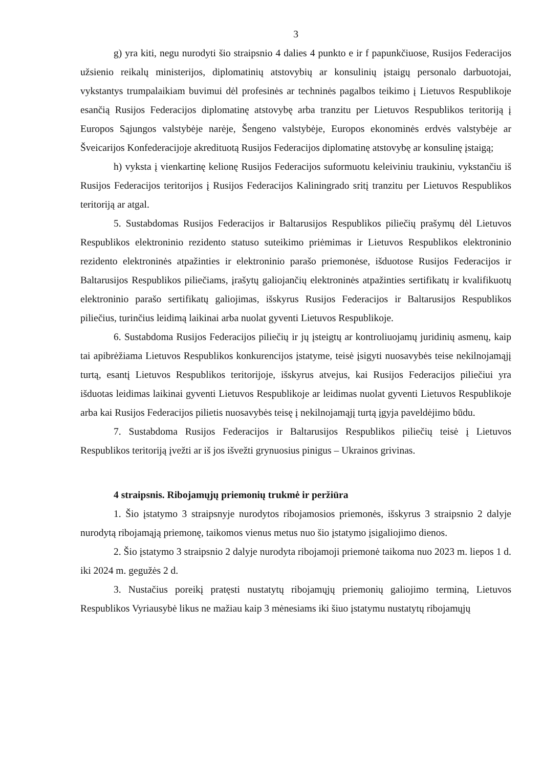3
g) yra kiti, negu nurodyti šio straipsnio 4 dalies 4 punkto e ir f papunkčiuose, Rusijos Federacijos užsienio reikalų ministerijos, diplomatinių atstovybių ar konsulinių įstaigų personalo darbuotojai, vykstantys trumpalaikiam buvimui dėl profesinės ar techninės pagalbos teikimo į Lietuvos Respublikoje esančią Rusijos Federacijos diplomatinę atstovybę arba tranzitu per Lietuvos Respublikos teritoriją į Europos Sąjungos valstybėje narėje, Šengeno valstybėje, Europos ekonominės erdvės valstybėje ar Šveicarijos Konfederacijoje akredituotą Rusijos Federacijos diplomatinę atstovybę ar konsulinę įstaigą;
h) vyksta į vienkartinę kelionę Rusijos Federacijos suformuotu keleiviniu traukiniu, vykstančiu iš Rusijos Federacijos teritorijos į Rusijos Federacijos Kaliningrado sritį tranzitu per Lietuvos Respublikos teritoriją ar atgal.
5. Sustabdomas Rusijos Federacijos ir Baltarusijos Respublikos piliečių prašymų dėl Lietuvos Respublikos elektroninio rezidento statuso suteikimo priėmimas ir Lietuvos Respublikos elektroninio rezidento elektroninės atpažinties ir elektroninio parašo priemonėse, išduotose Rusijos Federacijos ir Baltarusijos Respublikos piliečiams, įrašytų galiojančių elektroninės atpažinties sertifikatų ir kvalifikuotų elektroninio parašo sertifikatų galiojimas, išskyrus Rusijos Federacijos ir Baltarusijos Respublikos piliečius, turinčius leidimą laikinai arba nuolat gyventi Lietuvos Respublikoje.
6. Sustabdoma Rusijos Federacijos piliečių ir jų įsteigtų ar kontroliuojamų juridinių asmenų, kaip tai apibrėžiama Lietuvos Respublikos konkurencijos įstatyme, teisė įsigyti nuosavybės teise nekilnojamąjį turtą, esantį Lietuvos Respublikos teritorijoje, išskyrus atvejus, kai Rusijos Federacijos piliečiui yra išduotas leidimas laikinai gyventi Lietuvos Respublikoje ar leidimas nuolat gyventi Lietuvos Respublikoje arba kai Rusijos Federacijos pilietis nuosavybės teisę į nekilnojamąjį turtą įgyja paveldėjimo būdu.
7. Sustabdoma Rusijos Federacijos ir Baltarusijos Respublikos piliečių teisė į Lietuvos Respublikos teritoriją įvežti ar iš jos išvežti grynuosius pinigus – Ukrainos grivinas.
4 straipsnis. Ribojamųjų priemonių trukmė ir peržiūra
1. Šio įstatymo 3 straipsnyje nurodytos ribojamosios priemonės, išskyrus 3 straipsnio 2 dalyje nurodytą ribojamąją priemonę, taikomos vienus metus nuo šio įstatymo įsigaliojimo dienos.
2. Šio įstatymo 3 straipsnio 2 dalyje nurodyta ribojamoji priemonė taikoma nuo 2023 m. liepos 1 d. iki 2024 m. gegužės 2 d.
3. Nustačius poreikį pratęsti nustatytų ribojamųjų priemonių galiojimo terminą, Lietuvos Respublikos Vyriausybė likus ne mažiau kaip 3 mėnesiams iki šiuo įstatymu nustatytų ribojamųjų